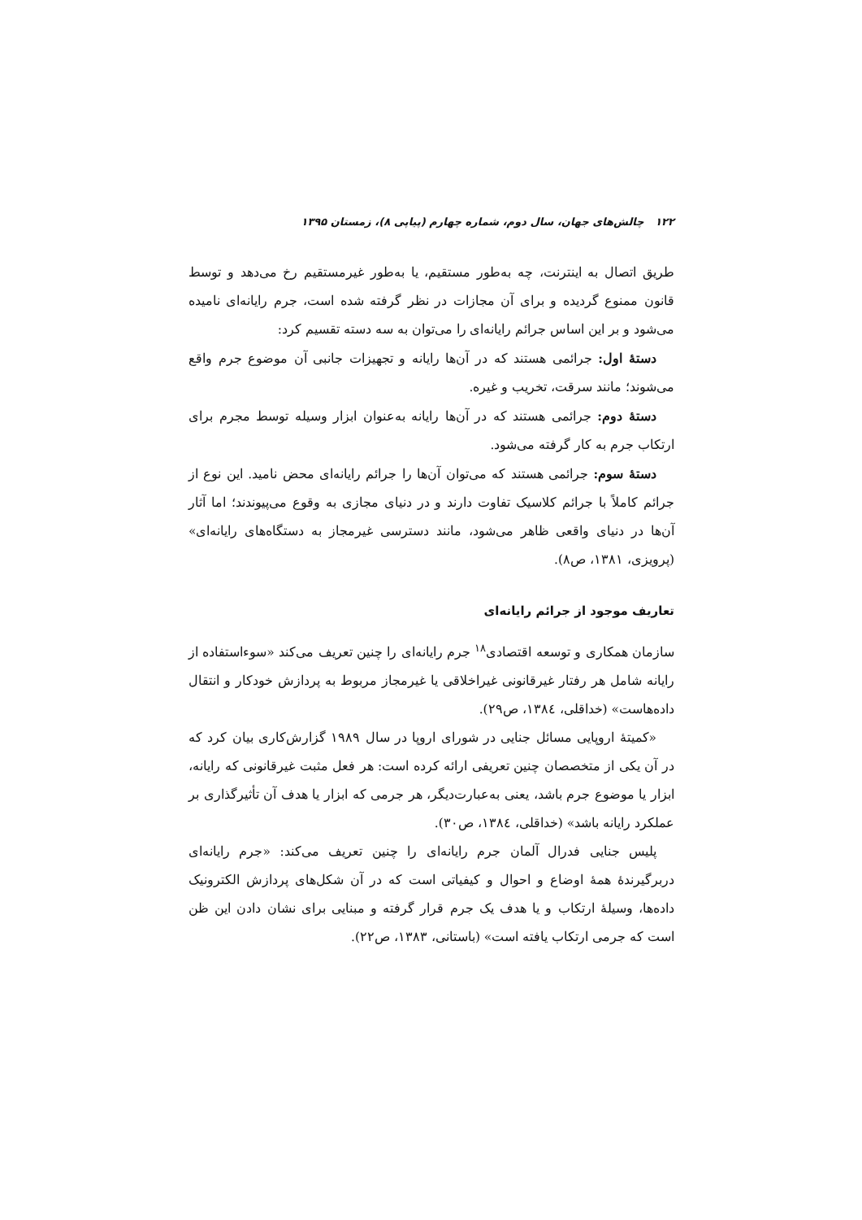۱۲۲ چالش‌های جهان، سال دوم، شماره چهارم (پیاپی ۸)، زمستان ۱۳۹۵
طریق اتصال به اینترنت، چه به‌طور مستقیم، یا به‌طور غیرمستقیم رخ می‌دهد و توسط قانون ممنوع گردیده و برای آن مجازات در نظر گرفته شده است، جرم رایانه‌ای نامیده می‌شود و بر این اساس جرائم رایانه‌ای را می‌توان به سه دسته تقسیم کرد:
دستهٔ اول: جرائمی هستند که در آن‌ها رایانه و تجهیزات جانبی آن موضوع جرم واقع می‌شوند؛ مانند سرقت، تخریب و غیره.
دستهٔ دوم: جرائمی هستند که در آن‌ها رایانه به‌عنوان ابزار وسیله توسط مجرم برای ارتکاب جرم به کار گرفته می‌شود.
دستهٔ سوم: جرائمی هستند که می‌توان آن‌ها را جرائم رایانه‌ای محض نامید. این نوع از جرائم کاملاً با جرائم کلاسیک تفاوت دارند و در دنیای مجازی به وقوع می‌پیوندند؛ اما آثار آن‌ها در دنیای واقعی ظاهر می‌شود، مانند دسترسی غیرمجاز به دستگاه‌های رایانه‌ای» (پرویزی، ۱۳۸۱، ص۸).
تعاریف موجود از جرائم رایانه‌ای
سازمان همکاری و توسعه اقتصادی<sup>۱۸</sup> جرم رایانه‌ای را چنین تعریف می‌کند «سوءاستفاده از رایانه شامل هر رفتار غیرقانونی غیراخلاقی یا غیرمجاز مربوط به پردازش خودکار و انتقال داده‌هاست» (خداقلی، ۱۳۸٤، ص۲۹).
«کمیتهٔ اروپایی مسائل جنایی در شورای اروپا در سال ۱۹۸۹ گزارش‌کاری بیان کرد که در آن یکی از متخصصان چنین تعریفی ارائه کرده است: هر فعل مثبت غیرقانونی که رایانه، ابزار یا موضوع جرم باشد، یعنی به‌عبارت‌دیگر، هر جرمی که ابزار یا هدف آن تأثیرگذاری بر عملکرد رایانه باشد» (خداقلی، ۱۳۸٤، ص۳۰).
پلیس جنایی فدرال آلمان جرم رایانه‌ای را چنین تعریف می‌کند: «جرم رایانه‌ای دربرگیرندهٔ همهٔ اوضاع و احوال و کیفیاتی است که در آن شکل‌های پردازش الکترونیک داده‌ها، وسیلهٔ ارتکاب و یا هدف یک جرم قرار گرفته و مبنایی برای نشان دادن این ظن است که جرمی ارتکاب یافته است» (باستانی، ۱۳۸۳، ص۲۲).